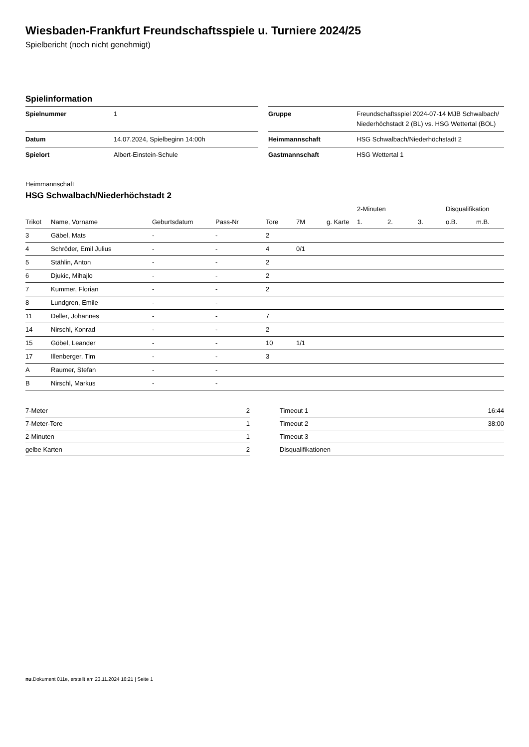Wiesbaden-Frankfurt Freundschaftsspiele u. Turniere 2024/25
Spielbericht (noch nicht genehmigt)
Spielinformation
| Spielnummer | 1 | | Gruppe | Freundschaftsspiel 2024-07-14 MJB Schwalbach/ Niederhöchstadt 2 (BL) vs. HSG Wettertal (BOL) |
| Datum | 14.07.2024, Spielbeginn 14:00h | | Heimmannschaft | HSG Schwalbach/Niederhöchstadt 2 |
| Spielort | Albert-Einstein-Schule | | Gastmannschaft | HSG Wettertal 1 |
Heimmannschaft
HSG Schwalbach/Niederhöchstadt 2
| | | | | | | | 2-Minuten | | | Disqualifikation | |
| --- | --- | --- | --- | --- | --- | --- | --- | --- | --- | --- | --- |
| Trikot | Name, Vorname | Geburtsdatum | Pass-Nr | Tore | 7M | g. Karte | 1. | 2. | 3. | o.B. | m.B. |
| 3 | Gäbel, Mats | - | - | 2 | | | | | | | |
| 4 | Schröder, Emil Julius | - | - | 4 | 0/1 | | | | | | |
| 5 | Stählin, Anton | - | - | 2 | | | | | | | |
| 6 | Djukic, Mihajlo | - | - | 2 | | | | | | | |
| 7 | Kummer, Florian | - | - | 2 | | | | | | | |
| 8 | Lundgren, Emile | - | - | | | | | | | | |
| 11 | Deller, Johannes | - | - | 7 | | | | | | | |
| 14 | Nirschl, Konrad | - | - | 2 | | | | | | | |
| 15 | Göbel, Leander | - | - | 10 | 1/1 | | | | | | |
| 17 | Illenberger, Tim | - | - | 3 | | | | | | | |
| A | Raumer, Stefan | - | - | | | | | | | | |
| B | Nirschl, Markus | - | - | | | | | | | | |
| 7-Meter | 2 |
| 7-Meter-Tore | 1 |
| 2-Minuten | 1 |
| gelbe Karten | 2 |
| Timeout 1 | 16:44 |
| Timeout 2 | 38:00 |
| Timeout 3 | |
| Disqualifikationen | |
nu.Dokument 011e, erstellt am 23.11.2024 16:21 | Seite 1